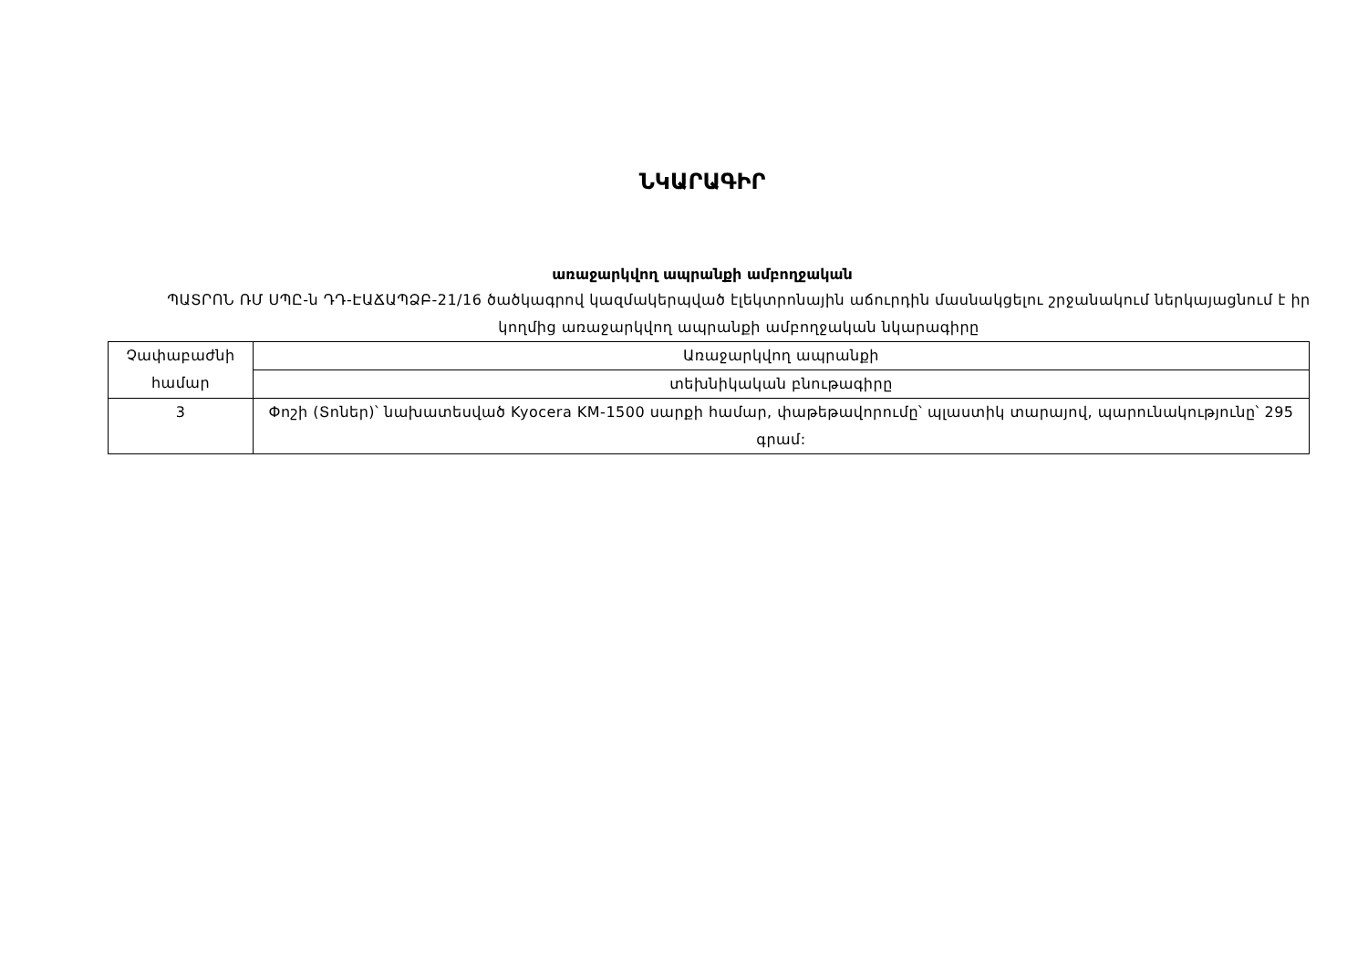ՆԿԱՐԱԳԻՐ
առաջարկվող ապրանքի ամբողջական
ՊԱՏՐՈՆ ՌՄ ՍՊԸ-ն ԴԴ-ԷԱՃԱՊՁԲ-21/16 ծածկագրով կազմակերպված էլեկտրոնային աճուրդին մասնակցելու շրջանակում ներկայացնում է իր կողմից առաջարկվող ապրանքի ամբողջական նկարագիրը
| Չափաբաժնի համար | Առաջարկվող ապրանքի |
| | տեխնիկական բնութագիրը |
| 3 | Փոշի (Տոներ)՝ նախատեսված Kyocera KM-1500 սարքի համար, փաթեթավորումը՝ պլաստիկ տարայով, պարունակությունը՝ 295 գրամ: |